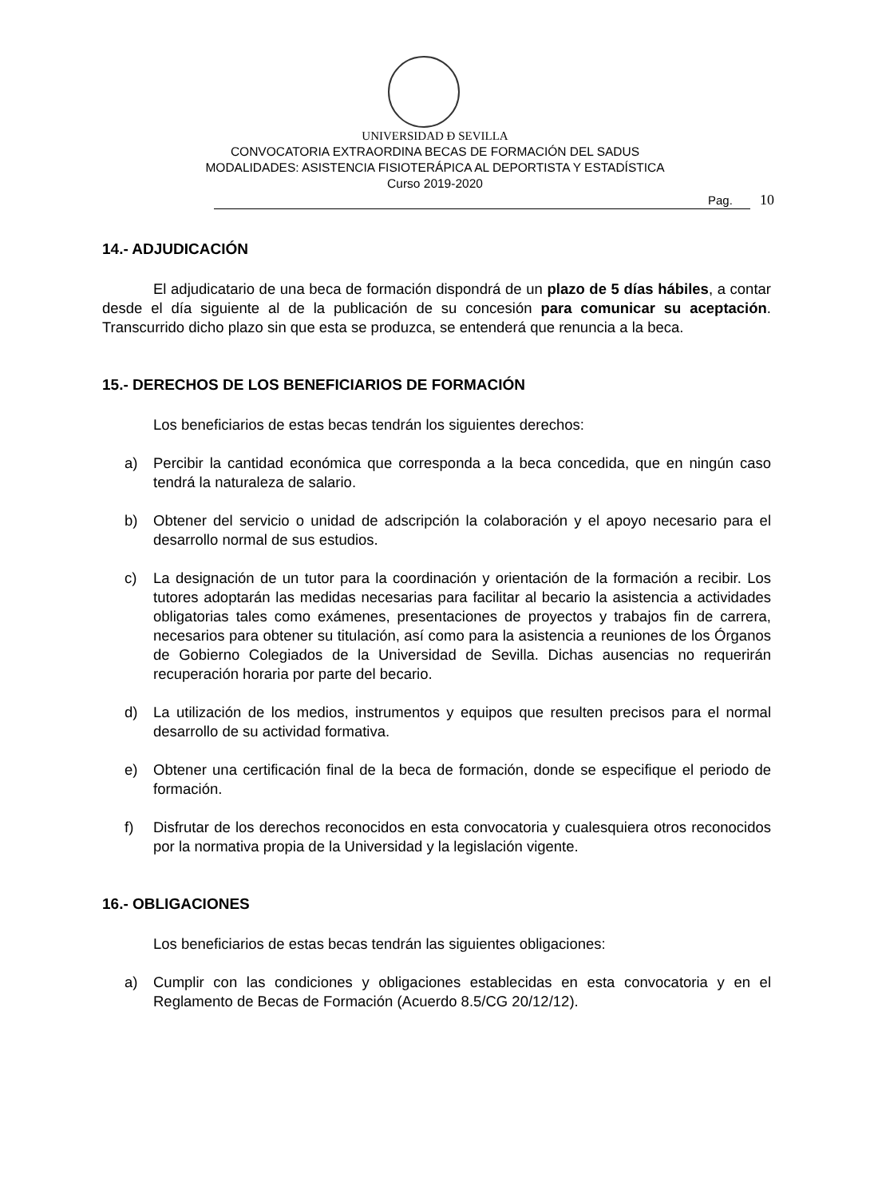UNIVERSIDAD Ð SEVILLA
CONVOCATORIA EXTRAORDINA BECAS DE FORMACIÓN DEL SADUS
MODALIDADES: ASISTENCIA FISIOTERÁPICA AL DEPORTISTA Y ESTADÍSTICA
Curso 2019-2020
Pag. 10
14.- ADJUDICACIÓN
El adjudicatario de una beca de formación dispondrá de un plazo de 5 días hábiles, a contar desde el día siguiente al de la publicación de su concesión para comunicar su aceptación. Transcurrido dicho plazo sin que esta se produzca, se entenderá que renuncia a la beca.
15.- DERECHOS DE LOS BENEFICIARIOS DE FORMACIÓN
Los beneficiarios de estas becas tendrán los siguientes derechos:
a) Percibir la cantidad económica que corresponda a la beca concedida, que en ningún caso tendrá la naturaleza de salario.
b) Obtener del servicio o unidad de adscripción la colaboración y el apoyo necesario para el desarrollo normal de sus estudios.
c) La designación de un tutor para la coordinación y orientación de la formación a recibir. Los tutores adoptarán las medidas necesarias para facilitar al becario la asistencia a actividades obligatorias tales como exámenes, presentaciones de proyectos y trabajos fin de carrera, necesarios para obtener su titulación, así como para la asistencia a reuniones de los Órganos de Gobierno Colegiados de la Universidad de Sevilla. Dichas ausencias no requerirán recuperación horaria por parte del becario.
d) La utilización de los medios, instrumentos y equipos que resulten precisos para el normal desarrollo de su actividad formativa.
e) Obtener una certificación final de la beca de formación, donde se especifique el periodo de formación.
f) Disfrutar de los derechos reconocidos en esta convocatoria y cualesquiera otros reconocidos por la normativa propia de la Universidad y la legislación vigente.
16.- OBLIGACIONES
Los beneficiarios de estas becas tendrán las siguientes obligaciones:
a) Cumplir con las condiciones y obligaciones establecidas en esta convocatoria y en el Reglamento de Becas de Formación (Acuerdo 8.5/CG 20/12/12).